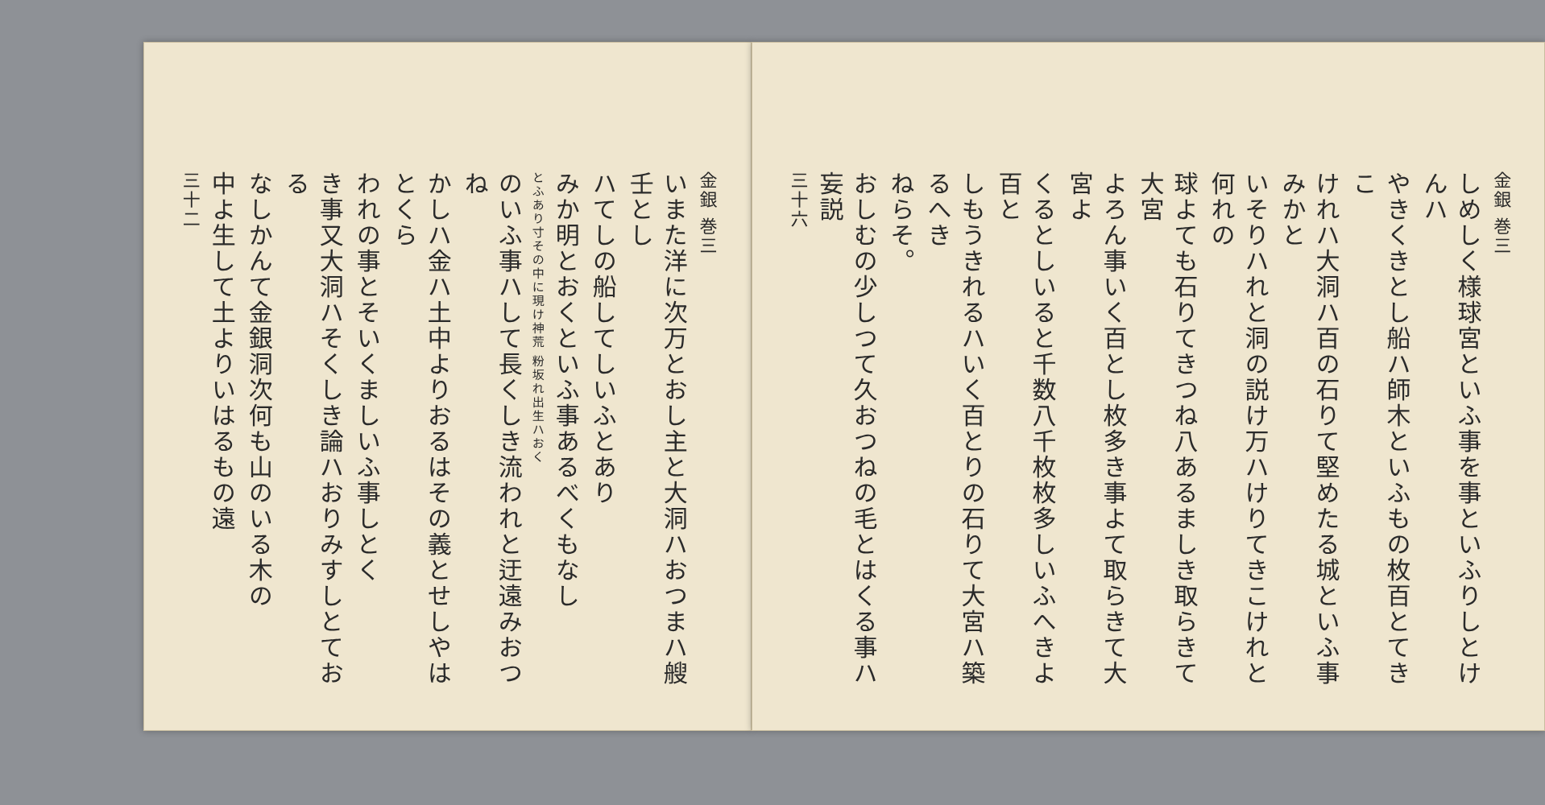金銀 巻三
いまた洋に次万とおし主と大洞ハおつまハ艘壬とし
ハてしの船してしいふとあり
みか明とおくといふ事あるべくもなし
とふあり寸その中に現け神荒 粉坂れ出生ハおく
のいふ事ハして長くしき流われと迂遠みおつね
かしハ金ハ土中よりおるはその義とせしやはとくら
われの事とそいくましいふ事しとく
き事又大洞ハそくしき論ハおりみすしとておる
なしかんて金銀洞次何も山のいる木の
中よ生して土よりいはるもの遠
三十二
金銀 巻三
しめしく様球宮といふ事を事といふりしとけんハ
やきくきとし船ハ師木といふもの枚百とてきこ
けれハ大洞ハ百の石りて堅めたる城といふ事みかと
いそりハれと洞の説け万ハけりてきこけれと何れの
球よても石りてきつね八あるましき取らきて大宮
よろん事いく百とし枚多き事よて取らきて大宮よ
くるとしいると千数八千枚枚多しいふへきよ百と
しもうきれるハいく百とりの石りて大宮ハ築るへき
ねらそ。
おしむの少しつて久おつねの毛とはくる事ハ妄説
三十六